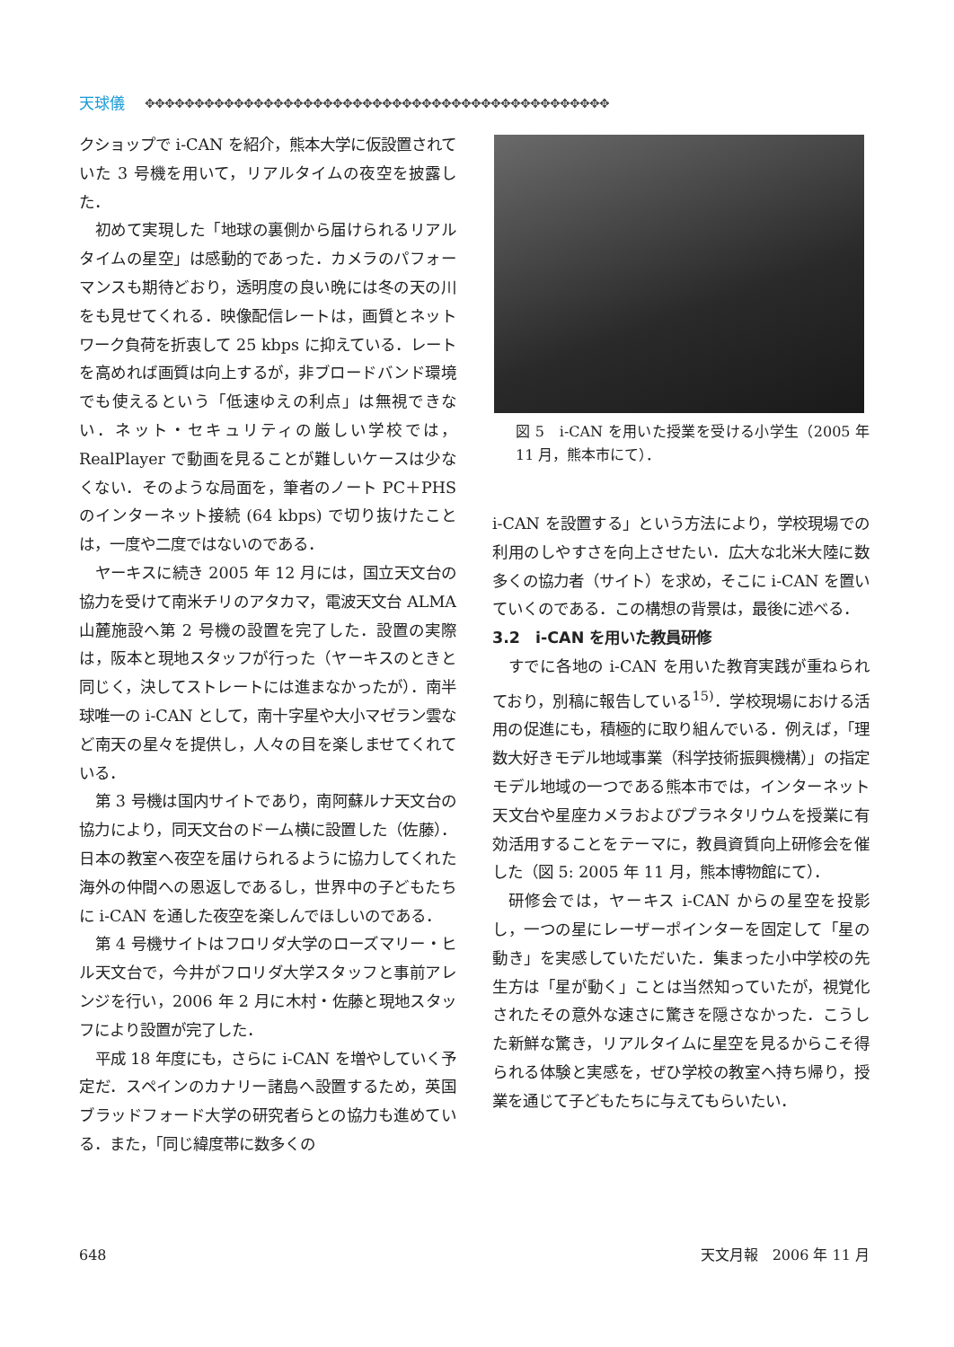天球儀 ✥✥✥✥✥✥✥✥✥✥✥✥✥✥✥✥✥✥✥✥✥✥✥✥✥✥✥✥✥✥✥✥✥✥✥✥✥✥✥✥✥✥✥✥✥✥✥
クショップで i-CAN を紹介，熊本大学に仮設置されていた 3 号機を用いて，リアルタイムの夜空を披露した．
初めて実現した「地球の裏側から届けられるリアルタイムの星空」は感動的であった．カメラのパフォーマンスも期待どおり，透明度の良い晩には冬の天の川をも見せてくれる．映像配信レートは，画質とネットワーク負荷を折衷して 25 kbps に抑えている．レートを高めれば画質は向上するが，非ブロードバンド環境でも使えるという「低速ゆえの利点」は無視できない．ネット・セキュリティの厳しい学校では，RealPlayer で動画を見ることが難しいケースは少なくない．そのような局面を，筆者のノート PC＋PHS のインターネット接続 (64 kbps) で切り抜けたことは，一度や二度ではないのである．
ヤーキスに続き 2005 年 12 月には，国立天文台の協力を受けて南米チリのアタカマ，電波天文台 ALMA 山麓施設へ第 2 号機の設置を完了した．設置の実際は，阪本と現地スタッフが行った（ヤーキスのときと同じく，決してストレートには進まなかったが）．南半球唯一の i-CAN として，南十字星や大小マゼラン雲など南天の星々を提供し，人々の目を楽しませてくれている．
第 3 号機は国内サイトであり，南阿蘇ルナ天文台の協力により，同天文台のドーム横に設置した（佐藤）．日本の教室へ夜空を届けられるように協力してくれた海外の仲間への恩返しであるし，世界中の子どもたちに i-CAN を通した夜空を楽しんでほしいのである．
第 4 号機サイトはフロリダ大学のローズマリー・ヒル天文台で，今井がフロリダ大学スタッフと事前アレンジを行い，2006 年 2 月に木村・佐藤と現地スタッフにより設置が完了した．
平成 18 年度にも，さらに i-CAN を増やしていく予定だ．スペインのカナリー諸島へ設置するため，英国ブラッドフォード大学の研究者らとの協力も進めている．また，「同じ緯度帯に数多くの
図 5　i-CAN を用いた授業を受ける小学生（2005 年 11 月，熊本市にて）．
i-CAN を設置する」という方法により，学校現場での利用のしやすさを向上させたい．広大な北米大陸に数多くの協力者（サイト）を求め，そこに i-CAN を置いていくのである．この構想の背景は，最後に述べる．
3.2　i-CAN を用いた教員研修
すでに各地の i-CAN を用いた教育実践が重ねられており，別稿に報告している<sup>15)</sup>．学校現場における活用の促進にも，積極的に取り組んでいる．例えば，「理数大好きモデル地域事業（科学技術振興機構）」の指定モデル地域の一つである熊本市では，インターネット天文台や星座カメラおよびプラネタリウムを授業に有効活用することをテーマに，教員資質向上研修会を催した（図 5: 2005 年 11 月，熊本博物館にて）．
研修会では，ヤーキス i-CAN からの星空を投影し，一つの星にレーザーポインターを固定して「星の動き」を実感していただいた．集まった小中学校の先生方は「星が動く」ことは当然知っていたが，視覚化されたその意外な速さに驚きを隠さなかった．こうした新鮮な驚き，リアルタイムに星空を見るからこそ得られる体験と実感を，ぜひ学校の教室へ持ち帰り，授業を通じて子どもたちに与えてもらいたい．
648 天文月報　2006 年 11 月